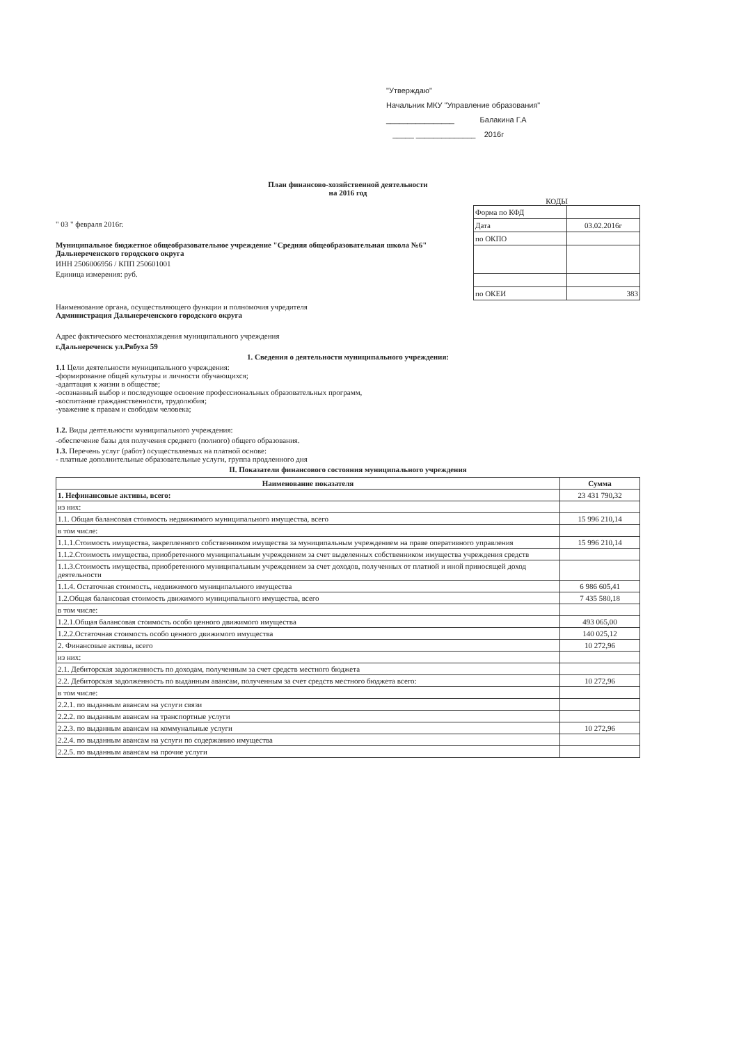"Утверждаю"
Начальник МКУ "Управление образования"
________________ Балакина Г.А
_____ ______________ 2016г
План финансово-хозяйственной деятельности
на 2016 год
" 03 " февраля 2016г.
Муниципальное бюджетное общеобразовательное учреждение "Средняя общеобразовательная школа №6" Дальнереченского городского округа
ИНН 2506006956 / КПП 250601001
Единица измерения: руб.
КОДЫ
| Форма по КФД | |
| Дата | 03.02.2016г |
| по ОКПО | |
| по ОКЕИ | 383 |
Наименование органа, осуществляющего функции и полномочия учредителя
Администрация Дальнереченского городского округа
Адрес фактического местонахождения муниципального учреждения
г.Дальнереченск ул.Рябуха 59
1. Сведения о деятельности муниципального учреждения:
1.1 Цели деятельности муниципального учреждения:
-формирование общей культуры и личности обучающихся;
-адаптация к жизни в обществе;
-осознанный выбор и последующее освоение профессиональных образовательных программ,
-воспитание гражданственности, трудолюбия;
-уважение к правам и свободам человека;
1.2. Виды деятельности муниципального учреждения:
-обеспечение базы для получения среднего (полного) общего образования.
1.3. Перечень услуг (работ) осуществляемых на платной основе:
- платные дополнительные образовательные услуги, группа продленного дня
II. Показатели финансового состояния муниципального учреждения
| Наименование показателя | Сумма |
| --- | --- |
| 1. Нефинансовые активы, всего: | 23 431 790,32 |
| из них: | |
| 1.1. Общая балансовая стоимость недвижимого муниципального имущества, всего | 15 996 210,14 |
| в том числе: | |
| 1.1.1.Стоимость имущества, закрепленного собственником имущества за муниципальным учреждением на праве оперативного управления | 15 996 210,14 |
| 1.1.2.Стоимость имущества, приобретенного муниципальным учреждением за счет выделенных собственником имущества учреждения средств | |
| 1.1.3.Стоимость имущества, приобретенного муниципальным учреждением за счет доходов, полученных от платной и иной приносящей доход деятельности | |
| 1.1.4. Остаточная стоимость, недвижимого муниципального имущества | 6 986 605,41 |
| 1.2.Общая балансовая стоимость движимого муниципального имущества, всего | 7 435 580,18 |
| в том числе: | |
| 1.2.1.Общая балансовая стоимость особо ценного движимого имущества | 493 065,00 |
| 1.2.2.Остаточная стоимость особо ценного движимого имущества | 140 025,12 |
| 2. Финансовые активы, всего | 10 272,96 |
| из них: | |
| 2.1. Дебиторская задолженность по доходам, полученным за счет средств местного бюджета | |
| 2.2. Дебиторская задолженность по выданным авансам, полученным за счет средств местного бюджета всего: | 10 272,96 |
| в том числе: | |
| 2.2.1. по выданным авансам на услуги связи | |
| 2.2.2. по выданным авансам на транспортные услуги | |
| 2.2.3. по выданным авансам на коммунальные услуги | 10 272,96 |
| 2.2.4. по выданным авансам на услуги по содержанию имущества | |
| 2.2.5. по выданным авансам на прочие услуги | |